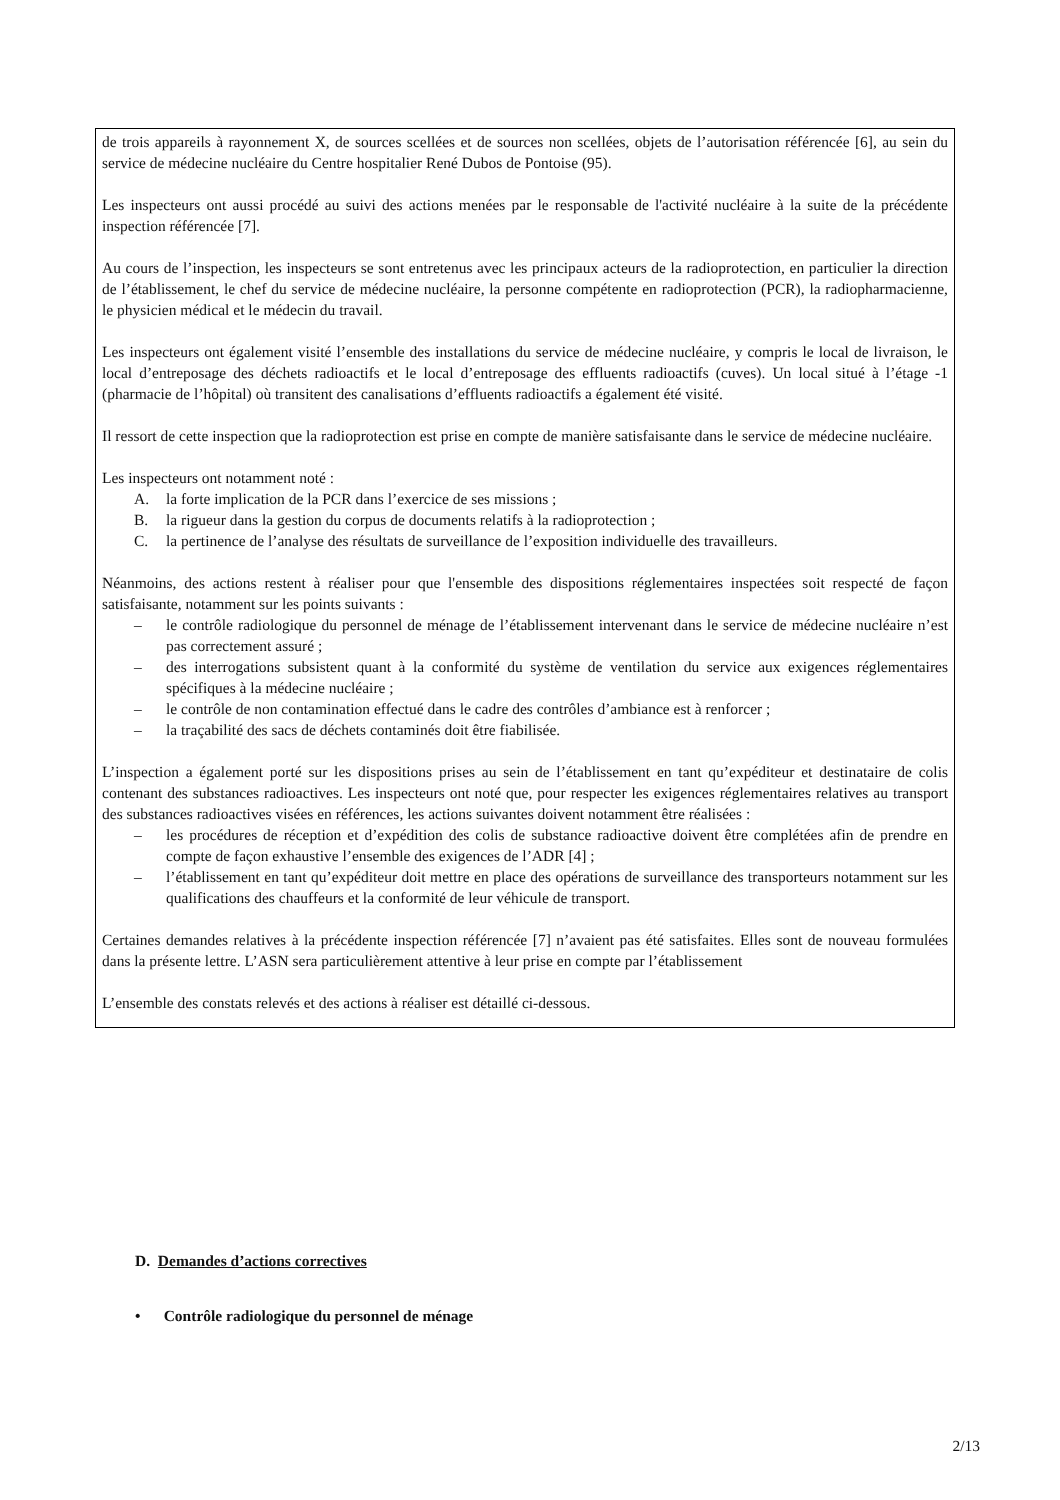de trois appareils à rayonnement X, de sources scellées et de sources non scellées, objets de l’autorisation référencée [6], au sein du service de médecine nucléaire du Centre hospitalier René Dubos de Pontoise (95).
Les inspecteurs ont aussi procédé au suivi des actions menées par le responsable de l'activité nucléaire à la suite de la précédente inspection référencée [7].
Au cours de l’inspection, les inspecteurs se sont entretenus avec les principaux acteurs de la radioprotection, en particulier la direction de l’établissement, le chef du service de médecine nucléaire, la personne compétente en radioprotection (PCR), la radiopharmacienne, le physicien médical et le médecin du travail.
Les inspecteurs ont également visité l’ensemble des installations du service de médecine nucléaire, y compris le local de livraison, le local d’entreposage des déchets radioactifs et le local d’entreposage des effluents radioactifs (cuves). Un local situé à l’étage -1 (pharmacie de l’hôpital) où transitent des canalisations d’effluents radioactifs a également été visité.
Il ressort de cette inspection que la radioprotection est prise en compte de manière satisfaisante dans le service de médecine nucléaire.
Les inspecteurs ont notamment noté :
A. la forte implication de la PCR dans l’exercice de ses missions ;
B. la rigueur dans la gestion du corpus de documents relatifs à la radioprotection ;
C. la pertinence de l’analyse des résultats de surveillance de l’exposition individuelle des travailleurs.
Néanmoins, des actions restent à réaliser pour que l'ensemble des dispositions réglementaires inspectées soit respecté de façon satisfaisante, notamment sur les points suivants :
– le contrôle radiologique du personnel de ménage de l’établissement intervenant dans le service de médecine nucléaire n’est pas correctement assuré ;
– des interrogations subsistent quant à la conformité du système de ventilation du service aux exigences réglementaires spécifiques à la médecine nucléaire ;
– le contrôle de non contamination effectué dans le cadre des contrôles d’ambiance est à renforcer ;
– la traçabilité des sacs de déchets contaminés doit être fiabilisée.
L’inspection a également porté sur les dispositions prises au sein de l’établissement en tant qu’expéditeur et destinataire de colis contenant des substances radioactives. Les inspecteurs ont noté que, pour respecter les exigences réglementaires relatives au transport des substances radioactives visées en références, les actions suivantes doivent notamment être réalisées :
– les procédures de réception et d’expédition des colis de substance radioactive doivent être complétées afin de prendre en compte de façon exhaustive l’ensemble des exigences de l’ADR [4] ;
– l’établissement en tant qu’expéditeur doit mettre en place des opérations de surveillance des transporteurs notamment sur les qualifications des chauffeurs et la conformité de leur véhicule de transport.
Certaines demandes relatives à la précédente inspection référencée [7] n’avaient pas été satisfaites. Elles sont de nouveau formulées dans la présente lettre. L’ASN sera particulièrement attentive à leur prise en compte par l’établissement
L’ensemble des constats relevés et des actions à réaliser est détaillé ci-dessous.
D. Demandes d’actions correctives
• Contrôle radiologique du personnel de ménage
2/13